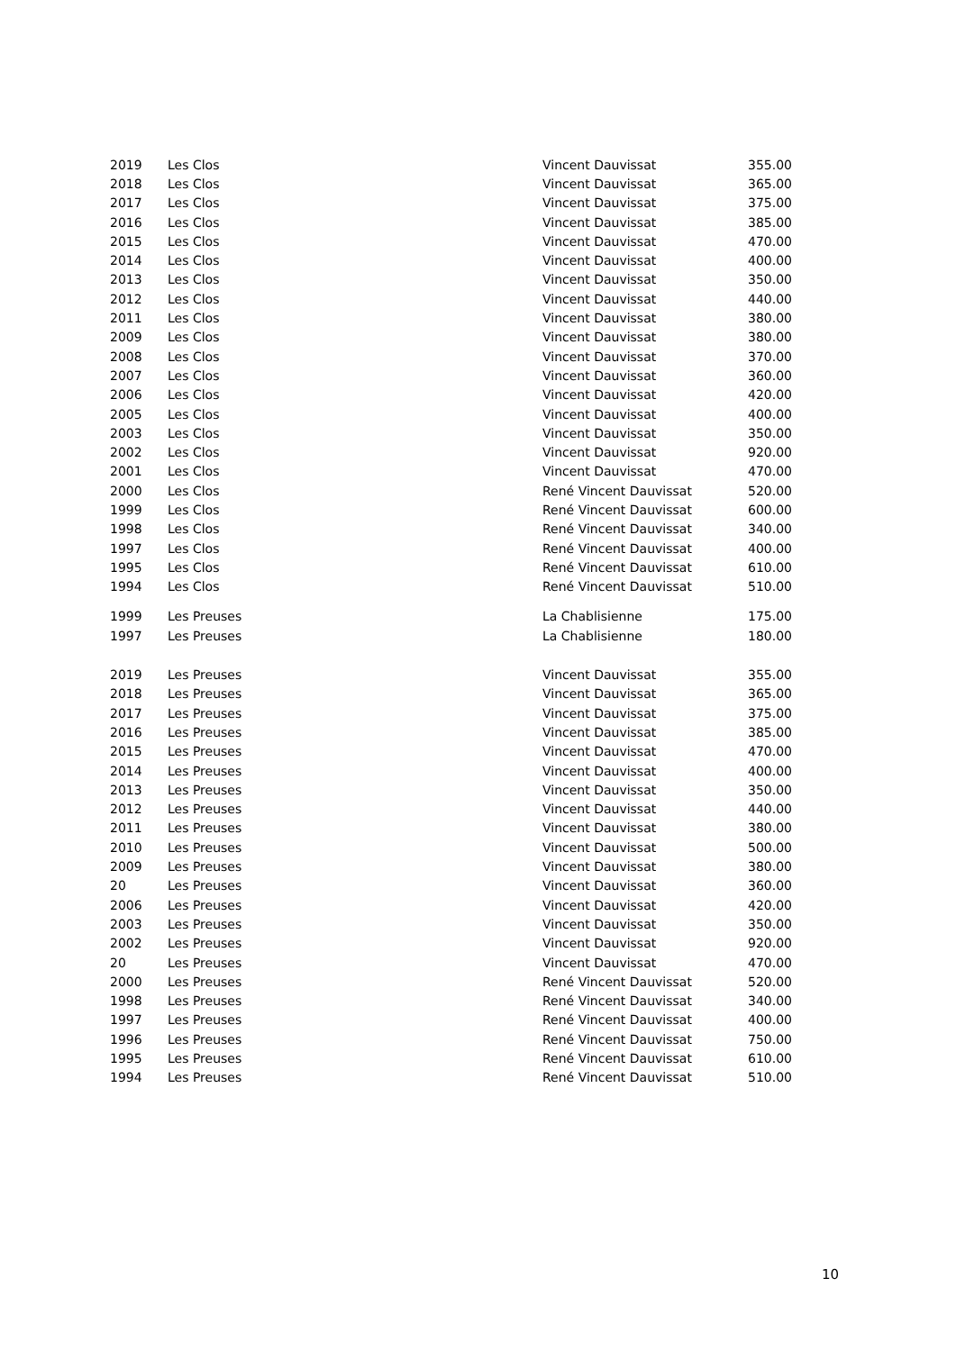| 2019 | Les Clos | Vincent Dauvissat | 355.00 |
| 2018 | Les Clos | Vincent Dauvissat | 365.00 |
| 2017 | Les Clos | Vincent Dauvissat | 375.00 |
| 2016 | Les Clos | Vincent Dauvissat | 385.00 |
| 2015 | Les Clos | Vincent Dauvissat | 470.00 |
| 2014 | Les Clos | Vincent Dauvissat | 400.00 |
| 2013 | Les Clos | Vincent Dauvissat | 350.00 |
| 2012 | Les Clos | Vincent Dauvissat | 440.00 |
| 2011 | Les Clos | Vincent Dauvissat | 380.00 |
| 2009 | Les Clos | Vincent Dauvissat | 380.00 |
| 2008 | Les Clos | Vincent Dauvissat | 370.00 |
| 2007 | Les Clos | Vincent Dauvissat | 360.00 |
| 2006 | Les Clos | Vincent Dauvissat | 420.00 |
| 2005 | Les Clos | Vincent Dauvissat | 400.00 |
| 2003 | Les Clos | Vincent Dauvissat | 350.00 |
| 2002 | Les Clos | Vincent Dauvissat | 920.00 |
| 2001 | Les Clos | Vincent Dauvissat | 470.00 |
| 2000 | Les Clos | René Vincent Dauvissat | 520.00 |
| 1999 | Les Clos | René Vincent Dauvissat | 600.00 |
| 1998 | Les Clos | René Vincent Dauvissat | 340.00 |
| 1997 | Les Clos | René Vincent Dauvissat | 400.00 |
| 1995 | Les Clos | René Vincent Dauvissat | 610.00 |
| 1994 | Les Clos | René Vincent Dauvissat | 510.00 |
| 1999 | Les Preuses | La Chablisienne | 175.00 |
| 1997 | Les Preuses | La Chablisienne | 180.00 |
| 2019 | Les Preuses | Vincent Dauvissat | 355.00 |
| 2018 | Les Preuses | Vincent Dauvissat | 365.00 |
| 2017 | Les Preuses | Vincent Dauvissat | 375.00 |
| 2016 | Les Preuses | Vincent Dauvissat | 385.00 |
| 2015 | Les Preuses | Vincent Dauvissat | 470.00 |
| 2014 | Les Preuses | Vincent Dauvissat | 400.00 |
| 2013 | Les Preuses | Vincent Dauvissat | 350.00 |
| 2012 | Les Preuses | Vincent Dauvissat | 440.00 |
| 2011 | Les Preuses | Vincent Dauvissat | 380.00 |
| 2010 | Les Preuses | Vincent Dauvissat | 500.00 |
| 2009 | Les Preuses | Vincent Dauvissat | 380.00 |
| 20 | Les Preuses | Vincent Dauvissat | 360.00 |
| 2006 | Les Preuses | Vincent Dauvissat | 420.00 |
| 2003 | Les Preuses | Vincent Dauvissat | 350.00 |
| 2002 | Les Preuses | Vincent Dauvissat | 920.00 |
| 20 | Les Preuses | Vincent Dauvissat | 470.00 |
| 2000 | Les Preuses | René Vincent Dauvissat | 520.00 |
| 1998 | Les Preuses | René Vincent Dauvissat | 340.00 |
| 1997 | Les Preuses | René Vincent Dauvissat | 400.00 |
| 1996 | Les Preuses | René Vincent Dauvissat | 750.00 |
| 1995 | Les Preuses | René Vincent Dauvissat | 610.00 |
| 1994 | Les Preuses | René Vincent Dauvissat | 510.00 |
10